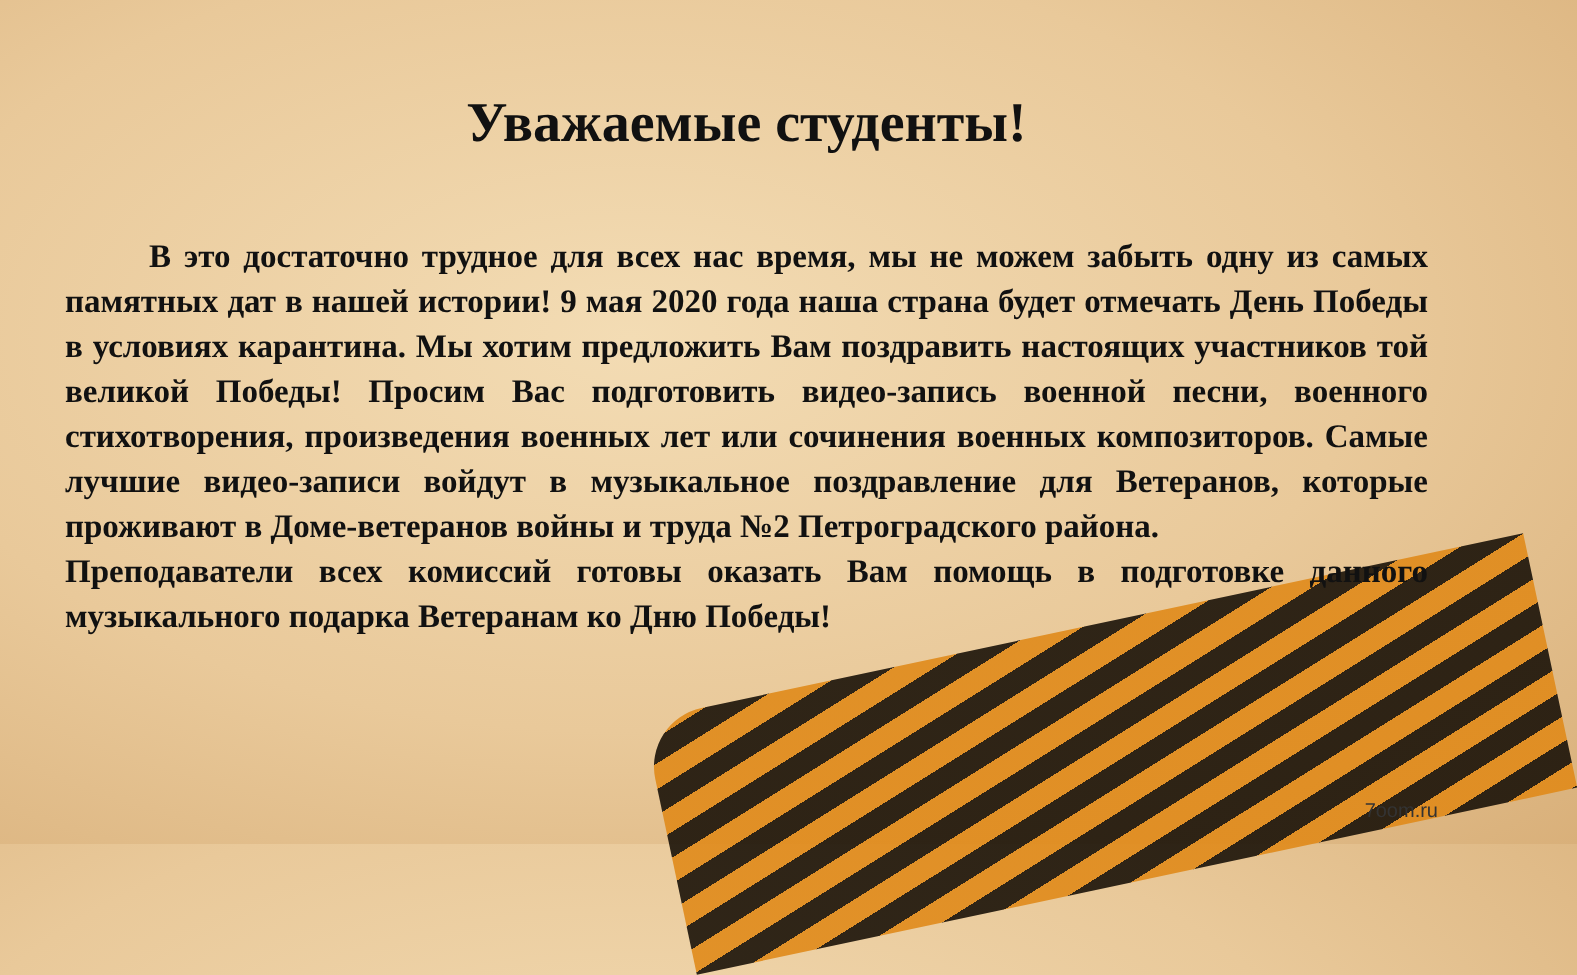Уважаемые студенты!
В это достаточно трудное для всех нас время, мы не можем забыть одну из самых памятных дат в нашей истории! 9 мая 2020 года наша страна будет отмечать День Победы в условиях карантина. Мы хотим предложить Вам поздравить настоящих участников той великой Победы! Просим Вас подготовить видео-запись военной песни, военного стихотворения, произведения военных лет или сочинения военных композиторов. Самые лучшие видео-записи войдут в музыкальное поздравление для Ветеранов, которые проживают в Доме-ветеранов войны и труда №2 Петроградского района.
Преподаватели всех комиссий готовы оказать Вам помощь в подготовке данного музыкального подарка Ветеранам ко Дню Победы!
7oom.ru